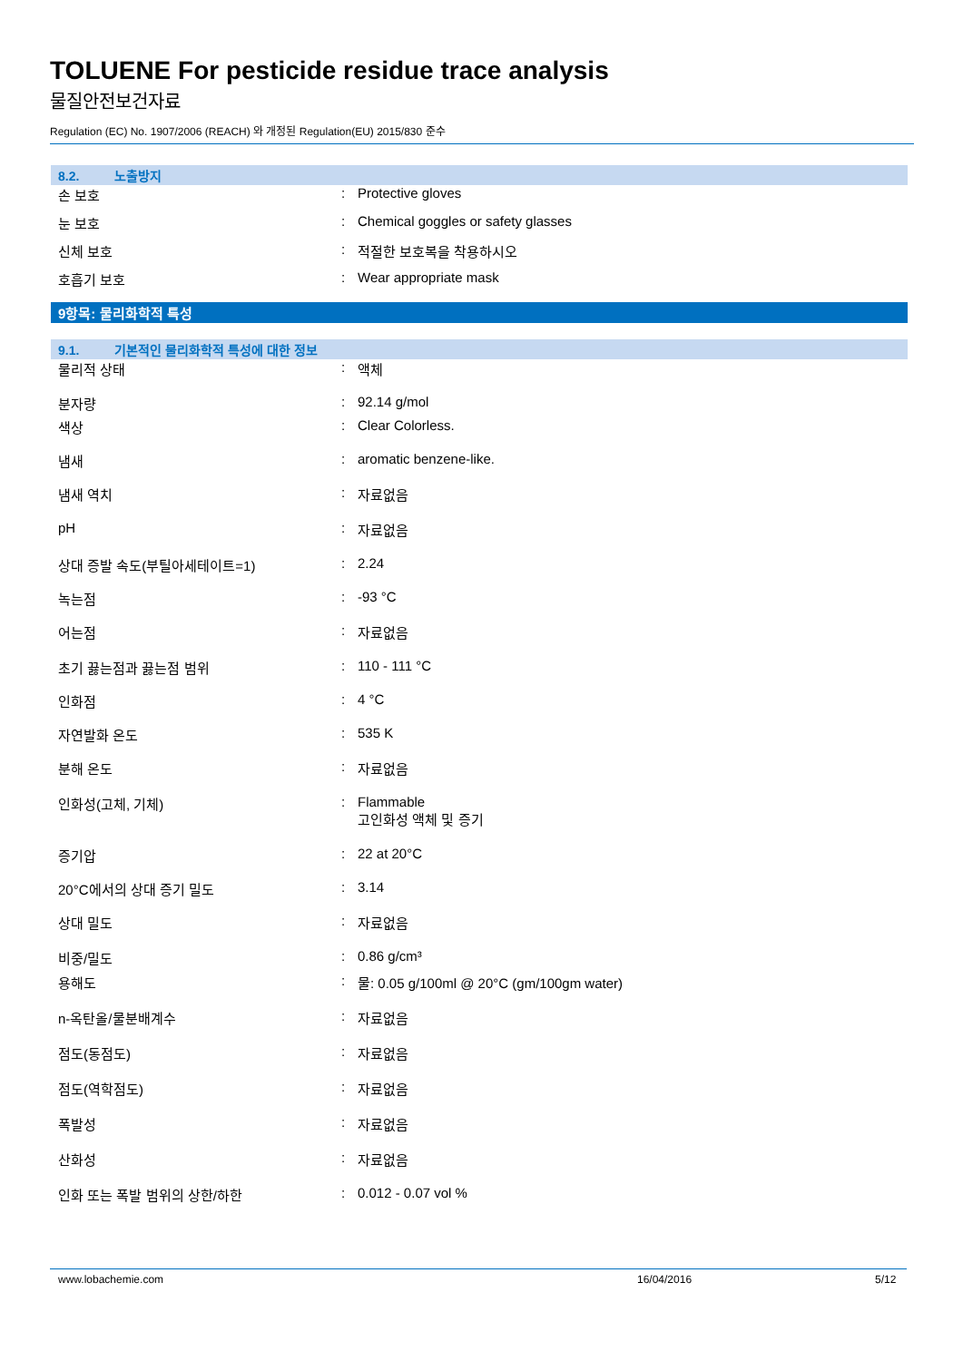TOLUENE For pesticide residue trace analysis
물질안전보건자료
Regulation (EC) No. 1907/2006 (REACH) 와 개정된 Regulation(EU) 2015/830 준수
8.2. 노출방지
| 손 보호 | : | Protective gloves |
| 눈 보호 | : | Chemical goggles or safety glasses |
| 신체 보호 | : | 적절한 보호복을 착용하시오 |
| 호흡기 보호 | : | Wear appropriate mask |
9항목: 물리화학적 특성
9.1. 기본적인 물리화학적 특성에 대한 정보
| 물리적 상태 | : | 액체 |
| 분자량 | : | 92.14 g/mol |
| 색상 | : | Clear Colorless. |
| 냄새 | : | aromatic benzene-like. |
| 냄새 역치 | : | 자료없음 |
| pH | : | 자료없음 |
| 상대 증발 속도(부틸아세테이트=1) | : | 2.24 |
| 녹는점 | : | -93 °C |
| 어는점 | : | 자료없음 |
| 초기 끓는점과 끓는점 범위 | : | 110 - 111 °C |
| 인화점 | : | 4 °C |
| 자연발화 온도 | : | 535 K |
| 분해 온도 | : | 자료없음 |
| 인화성(고체, 기체) | : | Flammable 고인화성 액체 및 증기 |
| 증기압 | : | 22 at 20°C |
| 20°C에서의 상대 증기 밀도 | : | 3.14 |
| 상대 밀도 | : | 자료없음 |
| 비중/밀도 | : | 0.86 g/cm³ |
| 용해도 | : | 물: 0.05 g/100ml @ 20°C (gm/100gm water) |
| n-옥탄올/물분배계수 | : | 자료없음 |
| 점도(동점도) | : | 자료없음 |
| 점도(역학점도) | : | 자료없음 |
| 폭발성 | : | 자료없음 |
| 산화성 | : | 자료없음 |
| 인화 또는 폭발 범위의 상한/하한 | : | 0.012 - 0.07 vol % |
www.lobachemie.com 16/04/2016 5/12